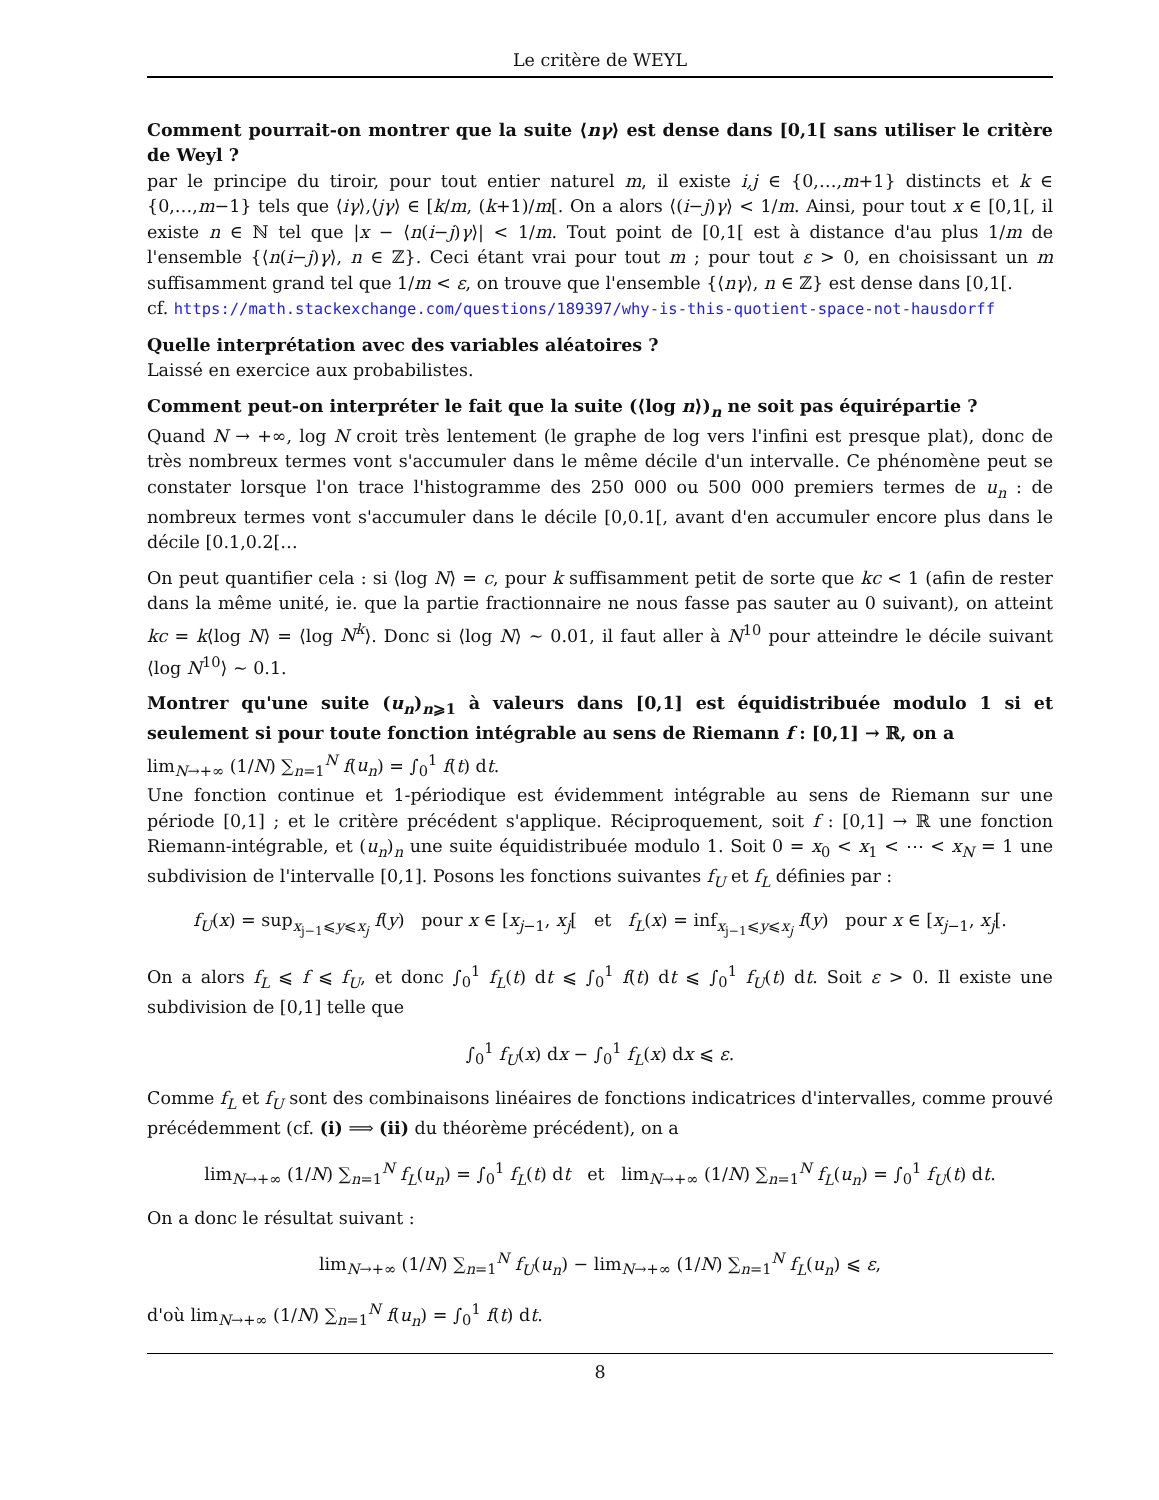Le critère de WEYL
Comment pourrait-on montrer que la suite ⟨nγ⟩ est dense dans [0,1[ sans utiliser le critère de Weyl ?
par le principe du tiroir, pour tout entier naturel m, il existe i,j ∈ {0,…,m+1} distincts et k ∈ {0,…,m−1} tels que ⟨iγ⟩,⟨jγ⟩ ∈ [k/m, (k+1)/m[. On a alors ⟨(i−j)γ⟩ < 1/m. Ainsi, pour tout x ∈ [0,1[, il existe n ∈ ℕ tel que |x − ⟨n(i−j)γ⟩| < 1/m. Tout point de [0,1[ est à distance d'au plus 1/m de l'ensemble {⟨n(i−j)γ⟩, n ∈ ℤ}. Ceci étant vrai pour tout m ; pour tout ε > 0, en choisissant un m suffisamment grand tel que 1/m < ε, on trouve que l'ensemble {⟨nγ⟩, n ∈ ℤ} est dense dans [0,1[.
cf. https://math.stackexchange.com/questions/189397/why-is-this-quotient-space-not-hausdorff
Quelle interprétation avec des variables aléatoires ?
Laissé en exercice aux probabilistes.
Comment peut-on interpréter le fait que la suite (⟨log n⟩)<sub>n</sub> ne soit pas équirépartie ?
Quand N → +∞, log N croit très lentement (le graphe de log vers l'infini est presque plat), donc de très nombreux termes vont s'accumuler dans le même décile d'un intervalle. Ce phénomène peut se constater lorsque l'on trace l'histogramme des 250 000 ou 500 000 premiers termes de u<sub>n</sub> : de nombreux termes vont s'accumuler dans le décile [0,0.1[, avant d'en accumuler encore plus dans le décile [0.1,0.2[…
On peut quantifier cela : si ⟨log N⟩ = c, pour k suffisamment petit de sorte que kc < 1 (afin de rester dans la même unité, ie. que la partie fractionnaire ne nous fasse pas sauter au 0 suivant), on atteint kc = k⟨log N⟩ = ⟨log N<sup>k</sup>⟩. Donc si ⟨log N⟩ ∼ 0.01, il faut aller à N<sup>10</sup> pour atteindre le décile suivant ⟨log N<sup>10</sup>⟩ ∼ 0.1.
Montrer qu'une suite (u<sub>n</sub>)<sub>n⩾1</sub> à valeurs dans [0,1] est équidistribuée modulo 1 si et seulement si pour toute fonction intégrable au sens de Riemann f : [0,1] → ℝ, on a
lim<sub>N→+∞</sub> (1/N) ∑<sub>n=1</sub><sup>N</sup> f(u<sub>n</sub>) = ∫<sub>0</sub><sup>1</sup> f(t) dt.
Une fonction continue et 1-périodique est évidemment intégrable au sens de Riemann sur une période [0,1] ; et le critère précédent s'applique. Réciproquement, soit f : [0,1] → ℝ une fonction Riemann-intégrable, et (u<sub>n</sub>)<sub>n</sub> une suite équidistribuée modulo 1. Soit 0 = x<sub>0</sub> < x<sub>1</sub> < ⋯ < x<sub>N</sub> = 1 une subdivision de l'intervalle [0,1]. Posons les fonctions suivantes f<sub>U</sub> et f<sub>L</sub> définies par :
f<sub>U</sub>(x) = sup<sub>x<sub>j−1</sub>⩽y⩽x<sub>j</sub></sub> f(y) pour x ∈ [x<sub>j−1</sub>, x<sub>j</sub>[ et f<sub>L</sub>(x) = inf<sub>x<sub>j−1</sub>⩽y⩽x<sub>j</sub></sub> f(y) pour x ∈ [x<sub>j−1</sub>, x<sub>j</sub>[.
On a alors f<sub>L</sub> ⩽ f ⩽ f<sub>U</sub>, et donc ∫<sub>0</sub><sup>1</sup> f<sub>L</sub>(t) dt ⩽ ∫<sub>0</sub><sup>1</sup> f(t) dt ⩽ ∫<sub>0</sub><sup>1</sup> f<sub>U</sub>(t) dt. Soit ε > 0. Il existe une subdivision de [0,1] telle que
∫<sub>0</sub><sup>1</sup> f<sub>U</sub>(x) dx − ∫<sub>0</sub><sup>1</sup> f<sub>L</sub>(x) dx ⩽ ε.
Comme f<sub>L</sub> et f<sub>U</sub> sont des combinaisons linéaires de fonctions indicatrices d'intervalles, comme prouvé précédemment (cf. (i) ⟹ (ii) du théorème précédent), on a
lim<sub>N→+∞</sub> (1/N) ∑<sub>n=1</sub><sup>N</sup> f<sub>L</sub>(u<sub>n</sub>) = ∫<sub>0</sub><sup>1</sup> f<sub>L</sub>(t) dt et lim<sub>N→+∞</sub> (1/N) ∑<sub>n=1</sub><sup>N</sup> f<sub>L</sub>(u<sub>n</sub>) = ∫<sub>0</sub><sup>1</sup> f<sub>U</sub>(t) dt.
On a donc le résultat suivant :
lim<sub>N→+∞</sub> (1/N) ∑<sub>n=1</sub><sup>N</sup> f<sub>U</sub>(u<sub>n</sub>) − lim<sub>N→+∞</sub> (1/N) ∑<sub>n=1</sub><sup>N</sup> f<sub>L</sub>(u<sub>n</sub>) ⩽ ε,
d'où lim<sub>N→+∞</sub> (1/N) ∑<sub>n=1</sub><sup>N</sup> f(u<sub>n</sub>) = ∫<sub>0</sub><sup>1</sup> f(t) dt.
8